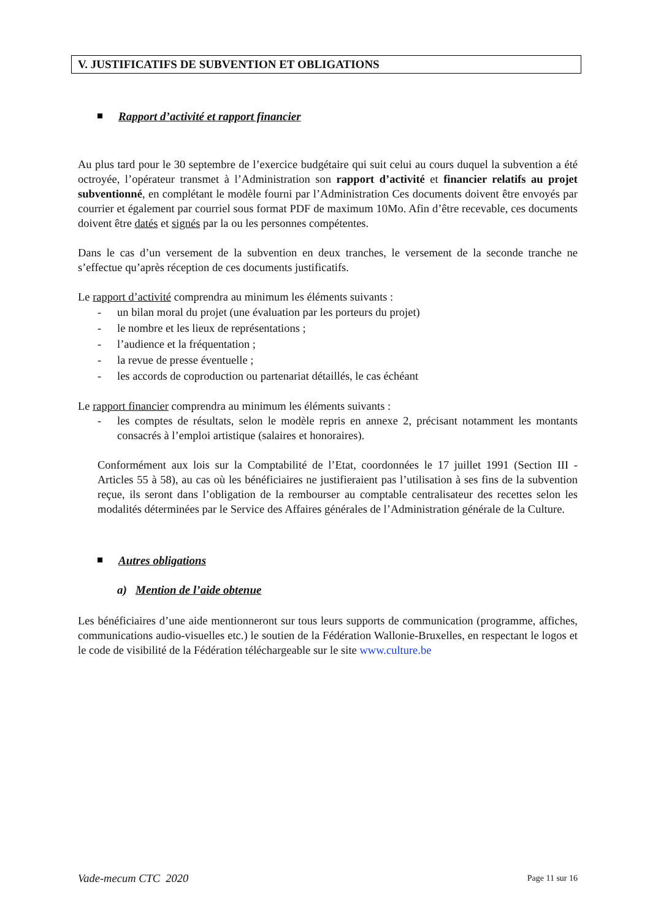V. JUSTIFICATIFS DE SUBVENTION ET OBLIGATIONS
Rapport d’activité et rapport financier
Au plus tard pour le 30 septembre de l’exercice budgétaire qui suit celui au cours duquel la subvention a été octroyée, l’opérateur transmet à l’Administration son rapport d’activité et financier relatifs au projet subventionné, en complétant le modèle fourni par l’Administration Ces documents doivent être envoyés par courrier et également par courriel sous format PDF de maximum 10Mo. Afin d’être recevable, ces documents doivent être datés et signés par la ou les personnes compétentes.
Dans le cas d’un versement de la subvention en deux tranches, le versement de la seconde tranche ne s’effectue qu’après réception de ces documents justificatifs.
Le rapport d’activité comprendra au minimum les éléments suivants :
- un bilan moral du projet (une évaluation par les porteurs du projet)
- le nombre et les lieux de représentations ;
- l’audience et la fréquentation ;
- la revue de presse éventuelle ;
- les accords de coproduction ou partenariat détaillés, le cas échéant
Le rapport financier comprendra au minimum les éléments suivants :
- les comptes de résultats, selon le modèle repris en annexe 2, précisant notamment les montants consacrés à l’emploi artistique (salaires et honoraires).
Conformément aux lois sur la Comptabilité de l’Etat, coordonnées le 17 juillet 1991 (Section III - Articles 55 à 58), au cas où les bénéficiaires ne justifieraient pas l’utilisation à ses fins de la subvention reçue, ils seront dans l’obligation de la rembourser au comptable centralisateur des recettes selon les modalités déterminées par le Service des Affaires générales de l’Administration générale de la Culture.
Autres obligations
a) Mention de l’aide obtenue
Les bénéficiaires d’une aide mentionneront sur tous leurs supports de communication (programme, affiches, communications audio-visuelles etc.) le soutien de la Fédération Wallonie-Bruxelles, en respectant le logos et le code de visibilité de la Fédération téléchargeable sur le site www.culture.be
Vade-mecum CTC 2020 Page 11 sur 16